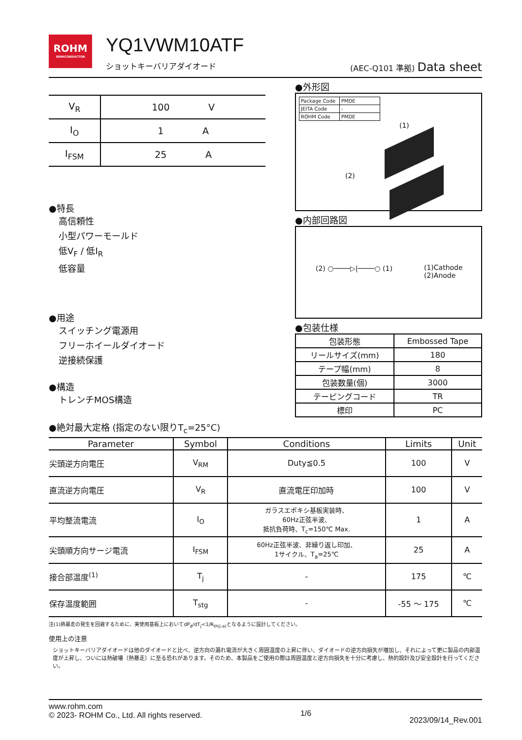ROHM
SEMICONDUCTOR
YQ1VWM10ATF
ショットキーバリアダイオード
(AEC-Q101 準拠) Data sheet
| V<sub>R</sub> | 100 V |
| I<sub>O</sub> | 1 A |
| I<sub>FSM</sub> | 25 A |
●特長
高信頼性
小型パワーモールド
低V<sub>F</sub> / 低I<sub>R</sub>
低容量
●用途
スイッチング電源用
フリーホイールダイオード
逆接続保護
●構造
トレンチMOS構造
●外形図
| Package Code | PMDE |
| JEITA Code | - |
| ROHM Code | PMDE |
(1)
(2)
●内部回路図
(2) ○────▷|────○ (1)
(1)Cathode
(2)Anode
●包装仕様
| 包装形態 | Embossed Tape |
| リールサイズ(mm) | 180 |
| テープ幅(mm) | 8 |
| 包装数量(個) | 3000 |
| テーピングコード | TR |
| 標印 | PC |
●絶対最大定格 (指定のない限りT<sub>c</sub>=25°C)
| Parameter | Symbol | Conditions | Limits | Unit |
| --- | --- | --- | --- | --- |
| 尖頭逆方向電圧 | V<sub>RM</sub> | Duty≦0.5 | 100 | V |
| 直流逆方向電圧 | V<sub>R</sub> | 直流電圧印加時 | 100 | V |
| 平均整流電流 | I<sub>O</sub> | ガラスエポキシ基板実装時、 60Hz正弦半波、 抵抗負荷時、T<sub>c</sub>=150℃ Max. | 1 | A |
| 尖頭順方向サージ電流 | I<sub>FSM</sub> | 60Hz正弦半波、非繰り返し印加、 1サイクル、T<sub>a</sub>=25℃ | 25 | A |
| 接合部温度<sup>(1)</sup> | T<sub>j</sub> | - | 175 | ℃ |
| 保存温度範囲 | T<sub>stg</sub> | - | -55 ～ 175 | ℃ |
注(1)熱暴走の発生を回避するために、実使用基板上においてdP<sub>d</sub>/dT<sub>j</sub><1/R<sub>th(j-a)</sub>となるように設計してください。
使用上の注意
ショットキーバリアダイオードは他のダイオードと比べ、逆方向の漏れ電流が大きく周囲温度の上昇に伴い、ダイオードの逆方向損失が増加し、それによって更に製品の内部温度が上昇し、ついには熱破壊（熱暴走）に至る恐れがあります。そのため、本製品をご使用の際は周囲温度と逆方向損失を十分に考慮し、熱的設計及び安全設計を行ってください。
www.rohm.com
© 2023- ROHM Co., Ltd. All rights reserved.
1/6
2023/09/14_Rev.001